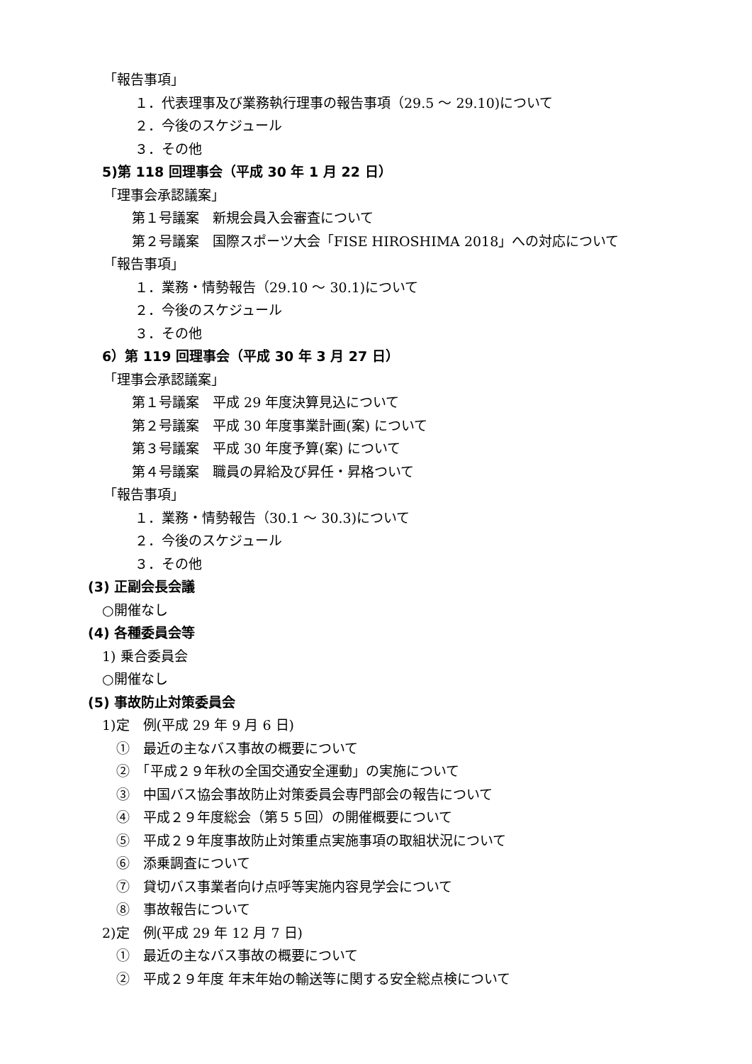「報告事項」
１．代表理事及び業務執行理事の報告事項（29.5 ～ 29.10)について
２．今後のスケジュール
３．その他
5)第 118 回理事会（平成 30 年 1 月 22 日）
「理事会承認議案」
第１号議案　新規会員入会審査について
第２号議案　国際スポーツ大会「FISE HIROSHIMA 2018」への対応について
「報告事項」
１．業務・情勢報告（29.10 ～ 30.1)について
２．今後のスケジュール
３．その他
6）第 119 回理事会（平成 30 年 3 月 27 日）
「理事会承認議案」
第１号議案　平成 29 年度決算見込について
第２号議案　平成 30 年度事業計画(案) について
第３号議案　平成 30 年度予算(案) について
第４号議案　職員の昇給及び昇任・昇格ついて
「報告事項」
１．業務・情勢報告（30.1 ～ 30.3)について
２．今後のスケジュール
３．その他
(3) 正副会長会議
○開催なし
(4) 各種委員会等
1) 乗合委員会
○開催なし
(5) 事故防止対策委員会
1)定　例(平成 29 年 9 月 6 日)
①　最近の主なバス事故の概要について
②　「平成２９年秋の全国交通安全運動」の実施について
③　中国バス協会事故防止対策委員会専門部会の報告について
④　平成２９年度総会（第５５回）の開催概要について
⑤　平成２９年度事故防止対策重点実施事項の取組状況について
⑥　添乗調査について
⑦　貸切バス事業者向け点呼等実施内容見学会について
⑧　事故報告について
2)定　例(平成 29 年 12 月 7 日)
①　最近の主なバス事故の概要について
②　平成２９年度 年末年始の輸送等に関する安全総点検について